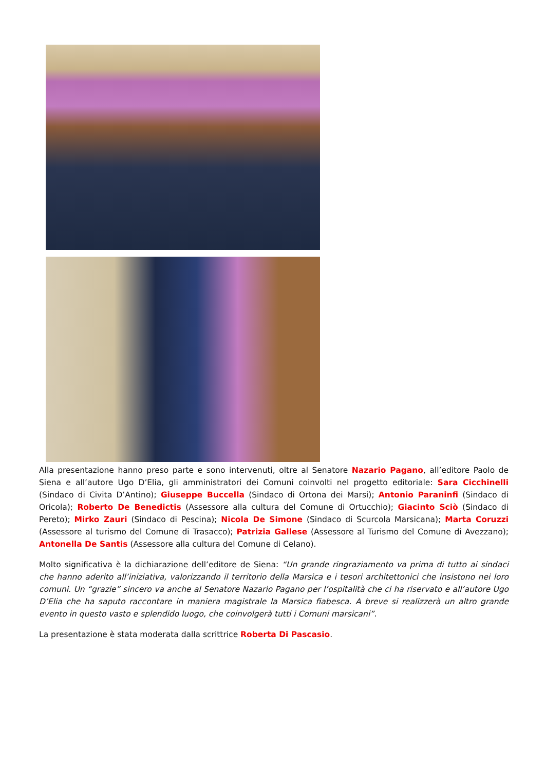Alla presentazione hanno preso parte e sono intervenuti, oltre al Senatore Nazario Pagano, all’editore Paolo de Siena e all’autore Ugo D’Elia, gli amministratori dei Comuni coinvolti nel progetto editoriale: Sara Cicchinelli (Sindaco di Civita D’Antino); Giuseppe Buccella (Sindaco di Ortona dei Marsi); Antonio Paraninfi (Sindaco di Oricola); Roberto De Benedictis (Assessore alla cultura del Comune di Ortucchio); Giacinto Sciò (Sindaco di Pereto); Mirko Zauri (Sindaco di Pescina); Nicola De Simone (Sindaco di Scurcola Marsicana); Marta Coruzzi (Assessore al turismo del Comune di Trasacco); Patrizia Gallese (Assessore al Turismo del Comune di Avezzano); Antonella De Santis (Assessore alla cultura del Comune di Celano).
Molto significativa è la dichiarazione dell’editore de Siena: “Un grande ringraziamento va prima di tutto ai sindaci che hanno aderito all’iniziativa, valorizzando il territorio della Marsica e i tesori architettonici che insistono nei loro comuni. Un “grazie” sincero va anche al Senatore Nazario Pagano per l’ospitalità che ci ha riservato e all’autore Ugo D’Elia che ha saputo raccontare in maniera magistrale la Marsica fiabesca. A breve si realizzerà un altro grande evento in questo vasto e splendido luogo, che coinvolgerà tutti i Comuni marsicani”.
La presentazione è stata moderata dalla scrittrice Roberta Di Pascasio.